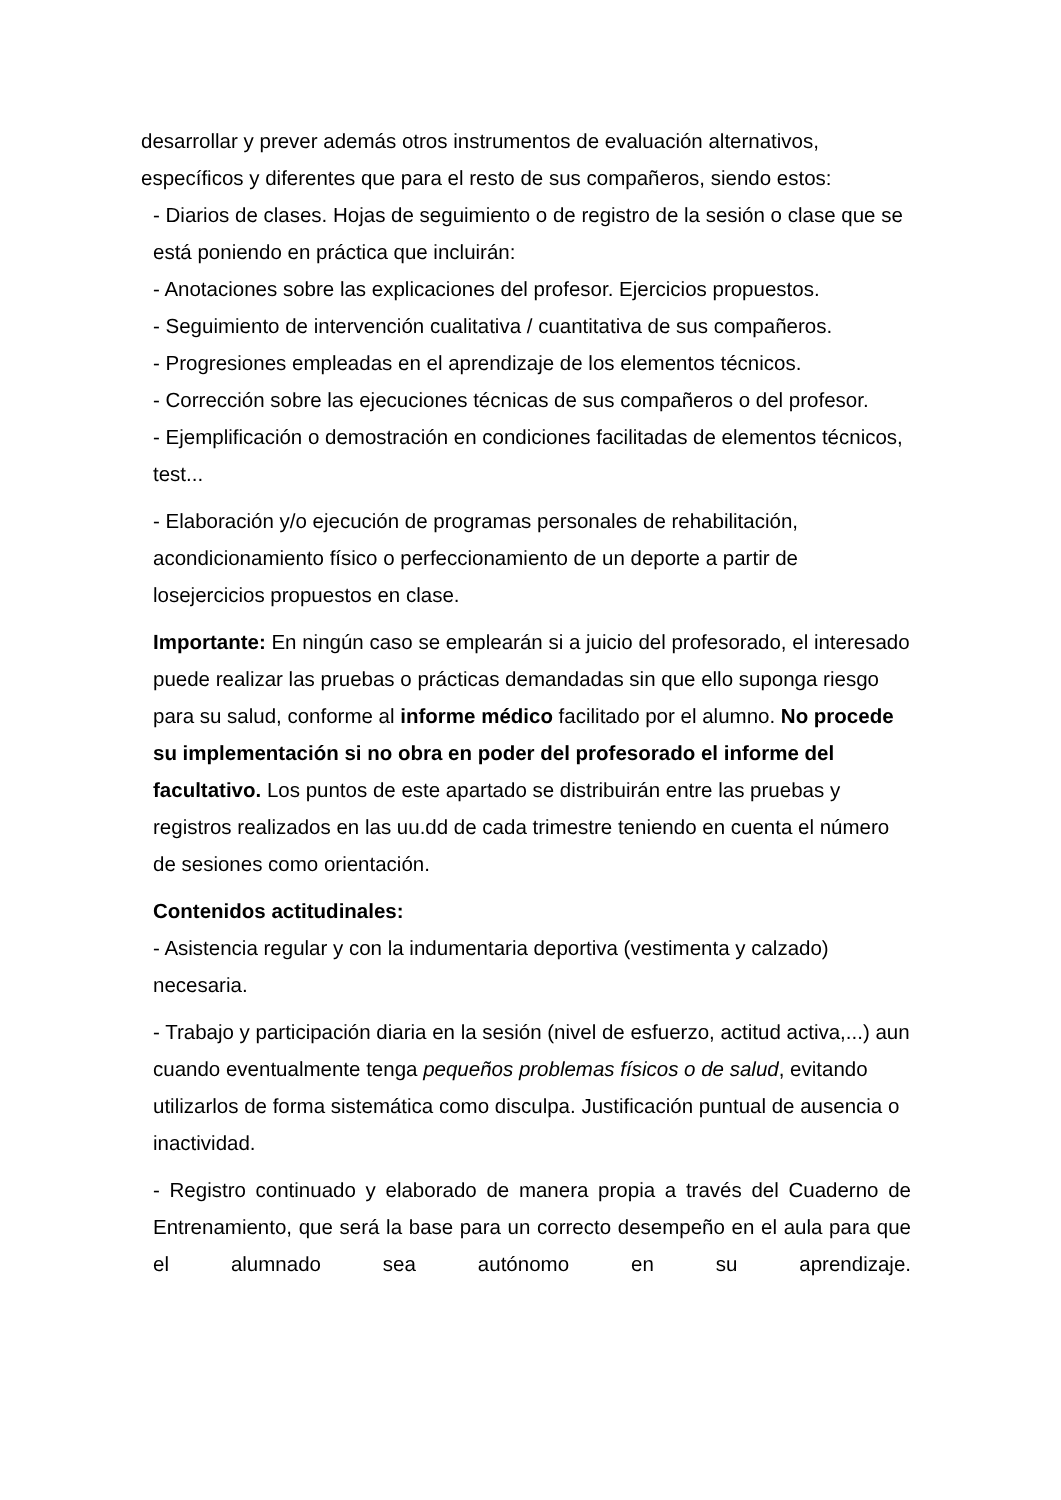desarrollar y prever además otros instrumentos de evaluación alternativos, específicos y diferentes que para el resto de sus compañeros, siendo estos:
- Diarios de clases. Hojas de seguimiento o de registro de la sesión o clase que se está poniendo en práctica que incluirán:
- Anotaciones sobre las explicaciones del profesor. Ejercicios propuestos.
- Seguimiento de intervención cualitativa / cuantitativa de sus compañeros.
- Progresiones empleadas en el aprendizaje de los elementos técnicos.
- Corrección sobre las ejecuciones técnicas de sus compañeros o del profesor.
- Ejemplificación o demostración en condiciones facilitadas de elementos técnicos, test...
- Elaboración y/o ejecución de programas personales de rehabilitación, acondicionamiento físico o perfeccionamiento de un deporte a partir de losejercicios propuestos en clase.
Importante: En ningún caso se emplearán si a juicio del profesorado, el interesado puede realizar las pruebas o prácticas demandadas sin que ello suponga riesgo para su salud, conforme al informe médico facilitado por el alumno. No procede su implementación si no obra en poder del profesorado el informe del facultativo. Los puntos de este apartado se distribuirán entre las pruebas y registros realizados en las uu.dd de cada trimestre teniendo en cuenta el número de sesiones como orientación.
Contenidos actitudinales:
- Asistencia regular y con la indumentaria deportiva (vestimenta y calzado) necesaria.
- Trabajo y participación diaria en la sesión (nivel de esfuerzo, actitud activa,...) aun cuando eventualmente tenga pequeños problemas físicos o de salud, evitando utilizarlos de forma sistemática como disculpa. Justificación puntual de ausencia o inactividad.
- Registro continuado y elaborado de manera propia a través del Cuaderno de Entrenamiento, que será la base para un correcto desempeño en el aula para que el alumnado sea autónomo en su aprendizaje.